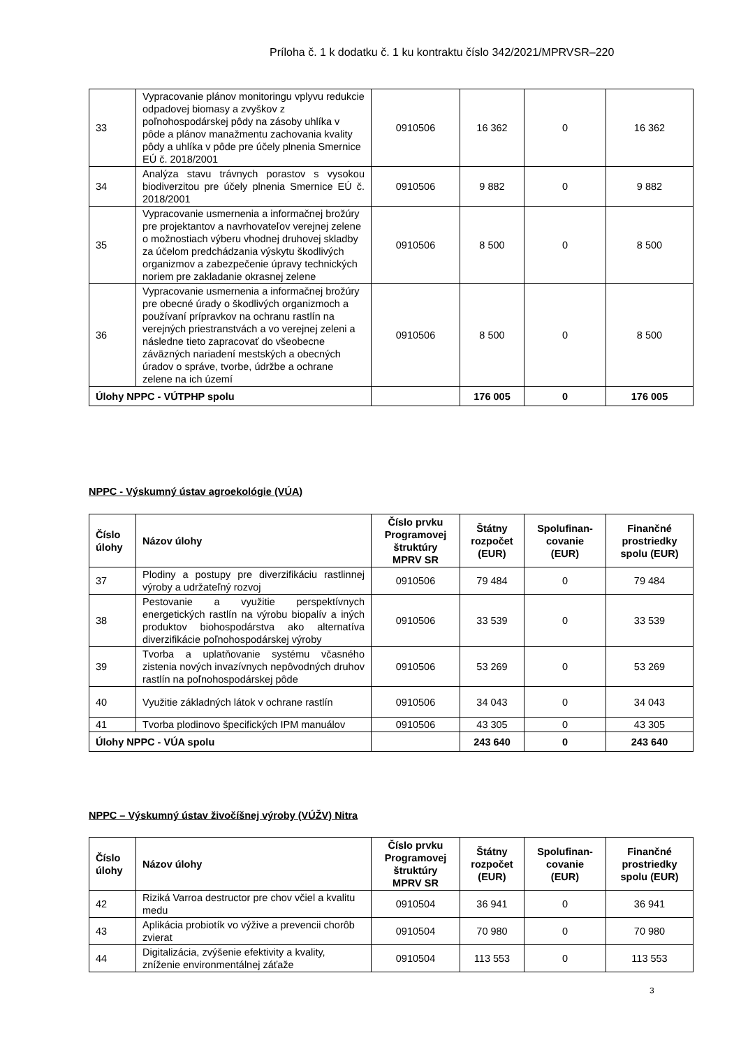Príloha č. 1 k dodatku č. 1 ku kontraktu číslo 342/2021/MPRVSR–220
| 33 | Vypracovanie plánov monitoringu vplyvu redukcie odpadovej biomasy a zvyškov z poľnohospodárskej pôdy na zásoby uhlíka v pôde a plánov manažmentu zachovania kvality pôdy a uhlíka v pôde pre účely plnenia Smernice EÚ č. 2018/2001 | 0910506 | 16 362 | 0 | 16 362 |
| 34 | Analýza stavu trávnych porastov s vysokou biodiverzitou pre účely plnenia Smernice EÚ č. 2018/2001 | 0910506 | 9 882 | 0 | 9 882 |
| 35 | Vypracovanie usmernenia a informačnej brožúry pre projektantov a navrhovateľov verejnej zelene o možnostiach výberu vhodnej druhovej skladby za účelom predchádzania výskytu škodlivých organizmov a zabezpečenie úpravy technických noriem pre zakladanie okrasnej zelene | 0910506 | 8 500 | 0 | 8 500 |
| 36 | Vypracovanie usmernenia a informačnej brožúry pre obecné úrady o škodlivých organizmoch a používaní prípravkov na ochranu rastlín na verejných priestranstvách a vo verejnej zeleni a následne tieto zapracovať do všeobecne záväzných nariadení mestských a obecných úradov o správe, tvorbe, údržbe a ochrane zelene na ich území | 0910506 | 8 500 | 0 | 8 500 |
| Úlohy NPPC - VÚTPHP spolu | | | 176 005 | 0 | 176 005 |
NPPC - Výskumný ústav agroekológie (VÚA)
| Číslo úlohy | Názov úlohy | Číslo prvku Programovej štruktúry MPRV SR | Štátny rozpočet (EUR) | Spolufinan-covanie (EUR) | Finančné prostriedky spolu (EUR) |
| --- | --- | --- | --- | --- | --- |
| 37 | Plodiny a postupy pre diverzifikáciu rastlinnej výroby a udržateľný rozvoj | 0910506 | 79 484 | 0 | 79 484 |
| 38 | Pestovanie a využitie perspektívnych energetických rastlín na výrobu biopalív a iných produktov biohospodárstva ako alternatíva diverzifikácie poľnohospodárskej výroby | 0910506 | 33 539 | 0 | 33 539 |
| 39 | Tvorba a uplatňovanie systému včasného zistenia nových invazívnych nepôvodných druhov rastlín na poľnohospodárskej pôde | 0910506 | 53 269 | 0 | 53 269 |
| 40 | Využitie základných látok v ochrane rastlín | 0910506 | 34 043 | 0 | 34 043 |
| 41 | Tvorba plodinovo špecifických IPM manuálov | 0910506 | 43 305 | 0 | 43 305 |
| Úlohy NPPC - VÚA spolu | | | 243 640 | 0 | 243 640 |
NPPC – Výskumný ústav živočíšnej výroby (VÚŽV) Nitra
| Číslo úlohy | Názov úlohy | Číslo prvku Programovej štruktúry MPRV SR | Štátny rozpočet (EUR) | Spolufinan-covanie (EUR) | Finančné prostriedky spolu (EUR) |
| --- | --- | --- | --- | --- | --- |
| 42 | Riziká Varroa destructor pre chov včiel a kvalitu medu | 0910504 | 36 941 | 0 | 36 941 |
| 43 | Aplikácia probiotík vo výžive a prevencii chorôb zvierat | 0910504 | 70 980 | 0 | 70 980 |
| 44 | Digitalizácia, zvýšenie efektivity a kvality, zníženie environmentálnej záťaže | 0910504 | 113 553 | 0 | 113 553 |
3